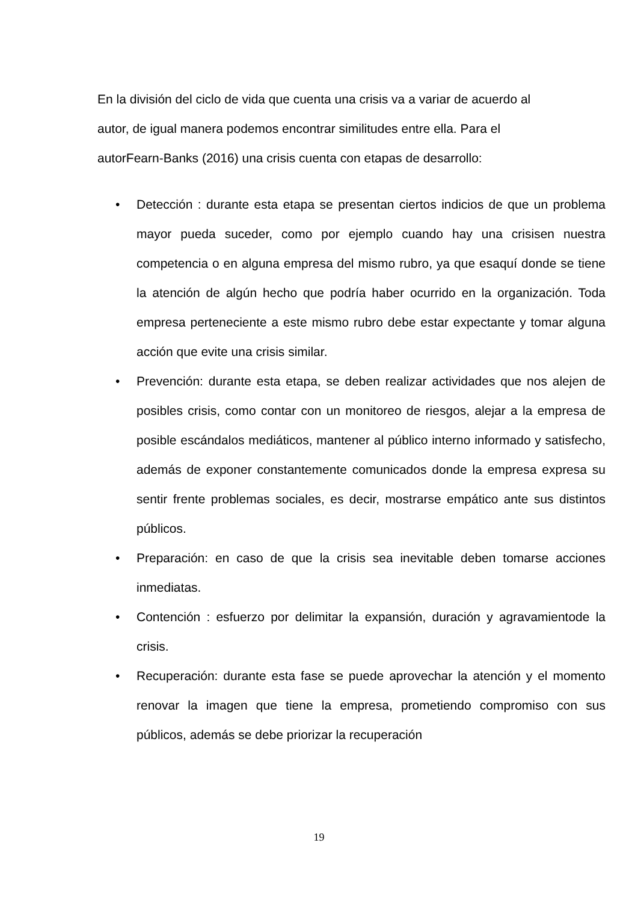En la división del ciclo de vida que cuenta una crisis va a variar de acuerdo al autor, de igual manera podemos encontrar similitudes entre ella. Para el autorFearn-Banks (2016) una crisis cuenta con etapas de desarrollo:
• Detección : durante esta etapa se presentan ciertos indicios de que un problema mayor pueda suceder, como por ejemplo cuando hay una crisisen nuestra competencia o en alguna empresa del mismo rubro, ya que esaquí donde se tiene la atención de algún hecho que podría haber ocurrido en la organización. Toda empresa perteneciente a este mismo rubro debe estar expectante y tomar alguna acción que evite una crisis similar.
• Prevención: durante esta etapa, se deben realizar actividades que nos alejen de posibles crisis, como contar con un monitoreo de riesgos, alejar a la empresa de posible escándalos mediáticos, mantener al público interno informado y satisfecho, además de exponer constantemente comunicados donde la empresa expresa su sentir frente problemas sociales, es decir, mostrarse empático ante sus distintos públicos.
• Preparación: en caso de que la crisis sea inevitable deben tomarse acciones inmediatas.
• Contención : esfuerzo por delimitar la expansión, duración y agravamientode la crisis.
• Recuperación: durante esta fase se puede aprovechar la atención y el momento renovar la imagen que tiene la empresa, prometiendo compromiso con sus públicos, además se debe priorizar la recuperación
19